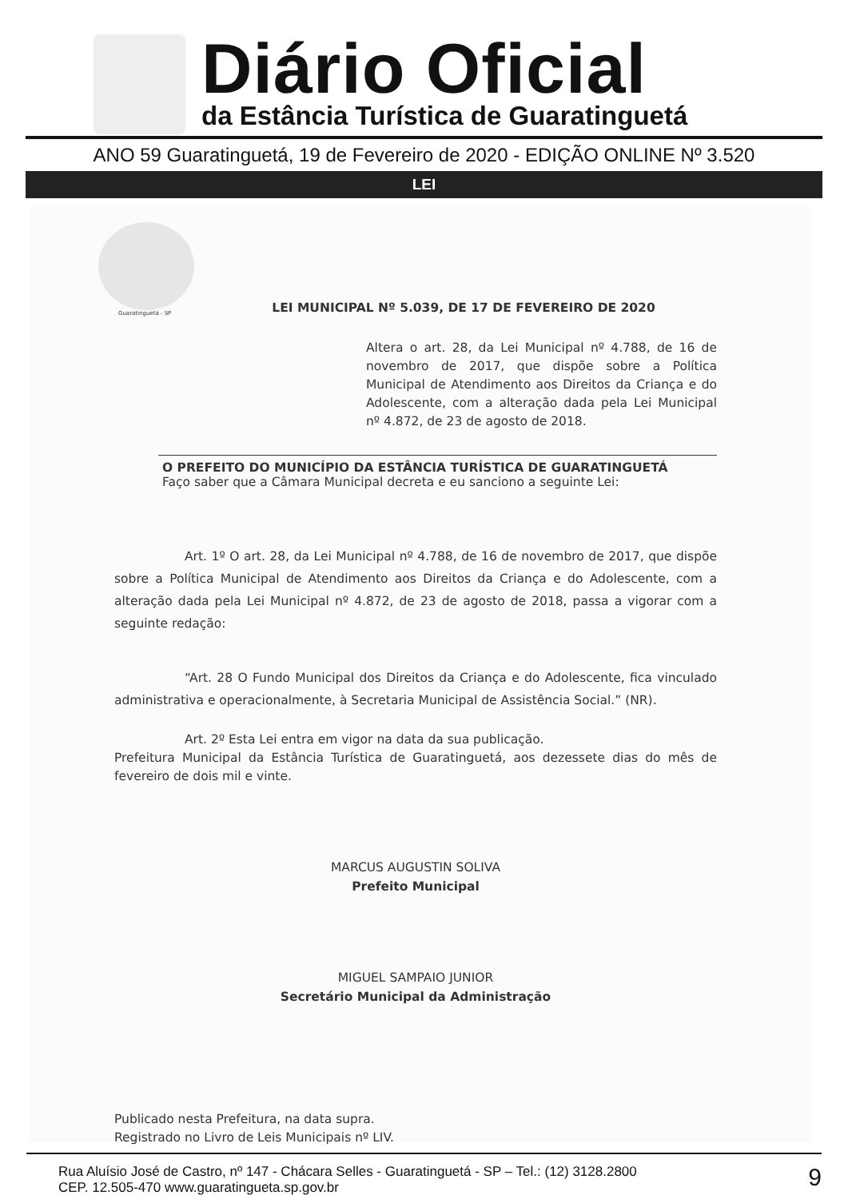Diário Oficial
da Estância Turística de Guaratinguetá
ANO 59 Guaratinguetá, 19 de Fevereiro de 2020 - EDIÇÃO ONLINE Nº 3.520
LEI
Guaratinguetá - SP
LEI MUNICIPAL Nº 5.039, DE 17 DE FEVEREIRO DE 2020
Altera o art. 28, da Lei Municipal nº 4.788, de 16 de novembro de 2017, que dispõe sobre a Política Municipal de Atendimento aos Direitos da Criança e do Adolescente, com a alteração dada pela Lei Municipal nº 4.872, de 23 de agosto de 2018.
O PREFEITO DO MUNICÍPIO DA ESTÂNCIA TURÍSTICA DE GUARATINGUETÁ
Faço saber que a Câmara Municipal decreta e eu sanciono a seguinte Lei:
Art. 1º O art. 28, da Lei Municipal nº 4.788, de 16 de novembro de 2017, que dispõe sobre a Política Municipal de Atendimento aos Direitos da Criança e do Adolescente, com a alteração dada pela Lei Municipal nº 4.872, de 23 de agosto de 2018, passa a vigorar com a seguinte redação:
“Art. 28 O Fundo Municipal dos Direitos da Criança e do Adolescente, fica vinculado administrativa e operacionalmente, à Secretaria Municipal de Assistência Social.” (NR).
Art. 2º Esta Lei entra em vigor na data da sua publicação.
Prefeitura Municipal da Estância Turística de Guaratinguetá, aos dezessete dias do mês de fevereiro de dois mil e vinte.
MARCUS AUGUSTIN SOLIVA
Prefeito Municipal
MIGUEL SAMPAIO JUNIOR
Secretário Municipal da Administração
Publicado nesta Prefeitura, na data supra.
Registrado no Livro de Leis Municipais nº LIV.
Rua Aluísio José de Castro, nº 147 - Chácara Selles - Guaratinguetá - SP – Tel.: (12) 3128.2800
CEP. 12.505-470 www.guaratingueta.sp.gov.br
9